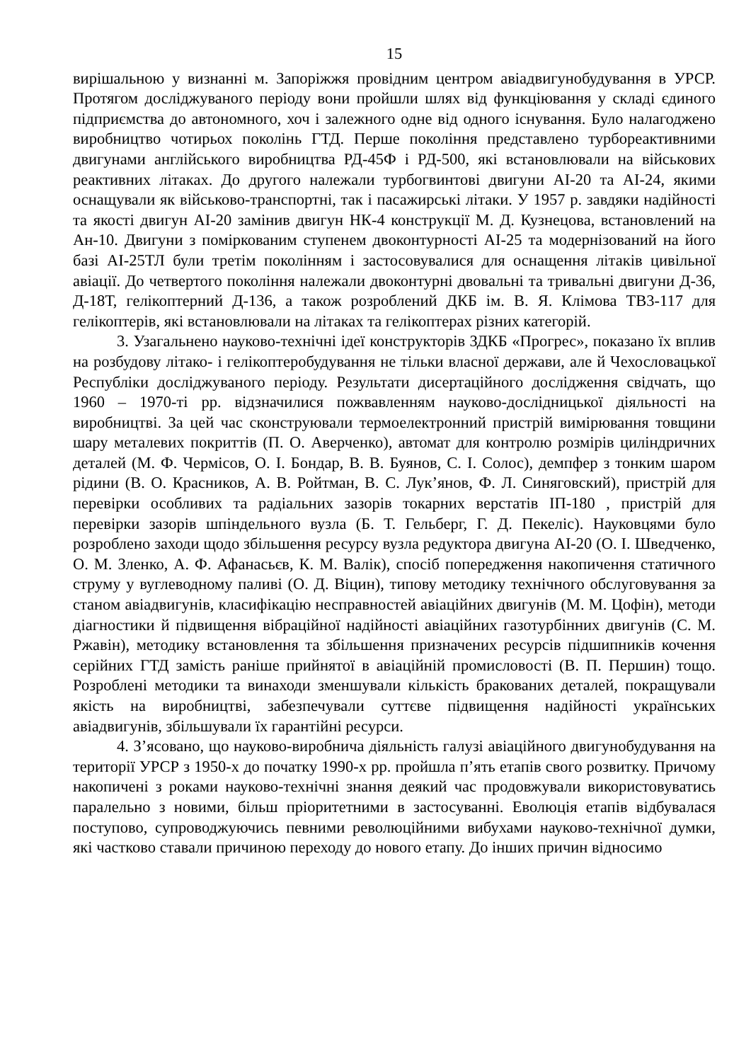15
вирішальною у визнанні м. Запоріжжя провідним центром авіадвигунобудування в УРСР. Протягом досліджуваного періоду вони пройшли шлях від функціювання у складі єдиного підприємства до автономного, хоч і залежного одне від одного існування. Було налагоджено виробництво чотирьох поколінь ГТД. Перше покоління представлено турбореактивними двигунами англійського виробництва РД-45Ф і РД-500, які встановлювали на військових реактивних літаках. До другого належали турбогвинтові двигуни АІ-20 та АІ-24, якими оснащували як військово-транспортні, так і пасажирські літаки. У 1957 р. завдяки надійності та якості двигун АІ-20 замінив двигун НК-4 конструкції М. Д. Кузнецова, встановлений на Ан-10. Двигуни з поміркованим ступенем двоконтурності АІ-25 та модернізований на його базі АІ-25ТЛ були третім поколінням і застосовувалися для оснащення літаків цивільної авіації. До четвертого покоління належали двоконтурні двовальні та тривальні двигуни Д-36, Д-18Т, гелікоптерний Д-136, а також розроблений ДКБ ім. В. Я. Клімова ТВ3-117 для гелікоптерів, які встановлювали на літаках та гелікоптерах різних категорій.
3. Узагальнено науково-технічні ідеї конструкторів ЗДКБ «Прогрес», показано їх вплив на розбудову літако- і гелікоптеробудування не тільки власної держави, але й Чехословацької Республіки досліджуваного періоду. Результати дисертаційного дослідження свідчать, що 1960 – 1970-ті рр. відзначилися пожвавленням науково-дослідницької діяльності на виробництві. За цей час сконструювали термоелектронний пристрій вимірювання товщини шару металевих покриттів (П. О. Аверченко), автомат для контролю розмірів циліндричних деталей (М. Ф. Чермісов, О. І. Бондар, В. В. Буянов, С. І. Солос), демпфер з тонким шаром рідини (В. О. Красников, А. В. Ройтман, В. С. Лук’янов, Ф. Л. Синяговский), пристрій для перевірки особливих та радіальних зазорів токарних верстатів ІП-180 , пристрій для перевірки зазорів шпіндельного вузла (Б. Т. Гельберг, Г. Д. Пекеліс). Науковцями було розроблено заходи щодо збільшення ресурсу вузла редуктора двигуна АІ-20 (О. І. Шведченко, О. М. Зленко, А. Ф. Афанасьєв, К. М. Валік), спосіб попередження накопичення статичного струму у вуглеводному паливі (О. Д. Віцин), типову методику технічного обслуговування за станом авіадвигунів, класифікацію несправностей авіаційних двигунів (М. М. Цофін), методи діагностики й підвищення вібраційної надійності авіаційних газотурбінних двигунів (С. М. Ржавін), методику встановлення та збільшення призначених ресурсів підшипників кочення серійних ГТД замість раніше прийнятої в авіаційній промисловості (В. П. Першин) тощо. Розроблені методики та винаходи зменшували кількість бракованих деталей, покращували якість на виробництві, забезпечували суттєве підвищення надійності українських авіадвигунів, збільшували їх гарантійні ресурси.
4. З’ясовано, що науково-виробнича діяльність галузі авіаційного двигунобудування на території УРСР з 1950-х до початку 1990-х рр. пройшла п’ять етапів свого розвитку. Причому накопичені з роками науково-технічні знання деякий час продовжували використовуватись паралельно з новими, більш пріоритетними в застосуванні. Еволюція етапів відбувалася поступово, супроводжуючись певними революційними вибухами науково-технічної думки, які частково ставали причиною переходу до нового етапу. До інших причин відносимо